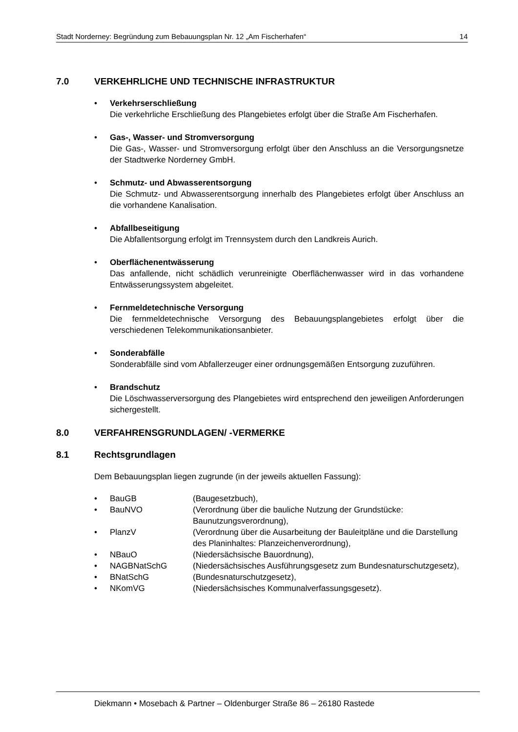Stadt Norderney: Begründung zum Bebauungsplan Nr. 12 „Am Fischerhafen“14
7.0 VERKEHRLICHE UND TECHNISCHE INFRASTRUKTUR
• Verkehrserschließung
Die verkehrliche Erschließung des Plangebietes erfolgt über die Straße Am Fischerhafen.
• Gas-, Wasser- und Stromversorgung
Die Gas-, Wasser- und Stromversorgung erfolgt über den Anschluss an die Versorgungsnetze der Stadtwerke Norderney GmbH.
• Schmutz- und Abwasserentsorgung
Die Schmutz- und Abwasserentsorgung innerhalb des Plangebietes erfolgt über Anschluss an die vorhandene Kanalisation.
• Abfallbeseitigung
Die Abfallentsorgung erfolgt im Trennsystem durch den Landkreis Aurich.
• Oberflächenentwässerung
Das anfallende, nicht schädlich verunreinigte Oberflächenwasser wird in das vorhandene Entwässerungssystem abgeleitet.
• Fernmeldetechnische Versorgung
Die fernmeldetechnische Versorgung des Bebauungsplangebietes erfolgt über die verschiedenen Telekommunikationsanbieter.
• Sonderabfälle
Sonderabfälle sind vom Abfallerzeuger einer ordnungsgemäßen Entsorgung zuzuführen.
• Brandschutz
Die Löschwasserversorgung des Plangebietes wird entsprechend den jeweiligen Anforderungen sichergestellt.
8.0 VERFAHRENSGRUNDLAGEN/ -VERMERKE
8.1 Rechtsgrundlagen
Dem Bebauungsplan liegen zugrunde (in der jeweils aktuellen Fassung):
• BauGB (Baugesetzbuch),
• BauNVO (Verordnung über die bauliche Nutzung der Grundstücke: Baunutzungsverordnung),
• PlanzV (Verordnung über die Ausarbeitung der Bauleitpläne und die Darstellung des Planinhaltes: Planzeichenverordnung),
• NBauO (Niedersächsische Bauordnung),
• NAGBNatSchG (Niedersächsisches Ausführungsgesetz zum Bundesnaturschutzgesetz),
• BNatSchG (Bundesnaturschutzgesetz),
• NKomVG (Niedersächsisches Kommunalverfassungsgesetz).
Diekmann • Mosebach & Partner – Oldenburger Straße 86 – 26180 Rastede